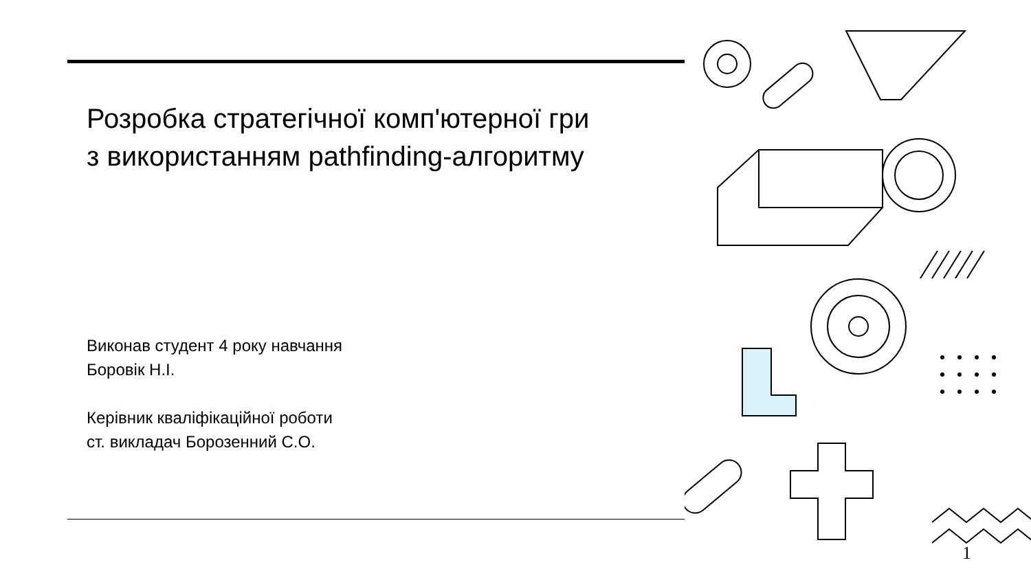Розробка стратегічної комп'ютерної гри
з використанням pathfinding-алгоритму
Виконав студент 4 року навчання
Боровік Н.І.
Керівник кваліфікаційної роботи
ст. викладач Борозенний С.О.
1